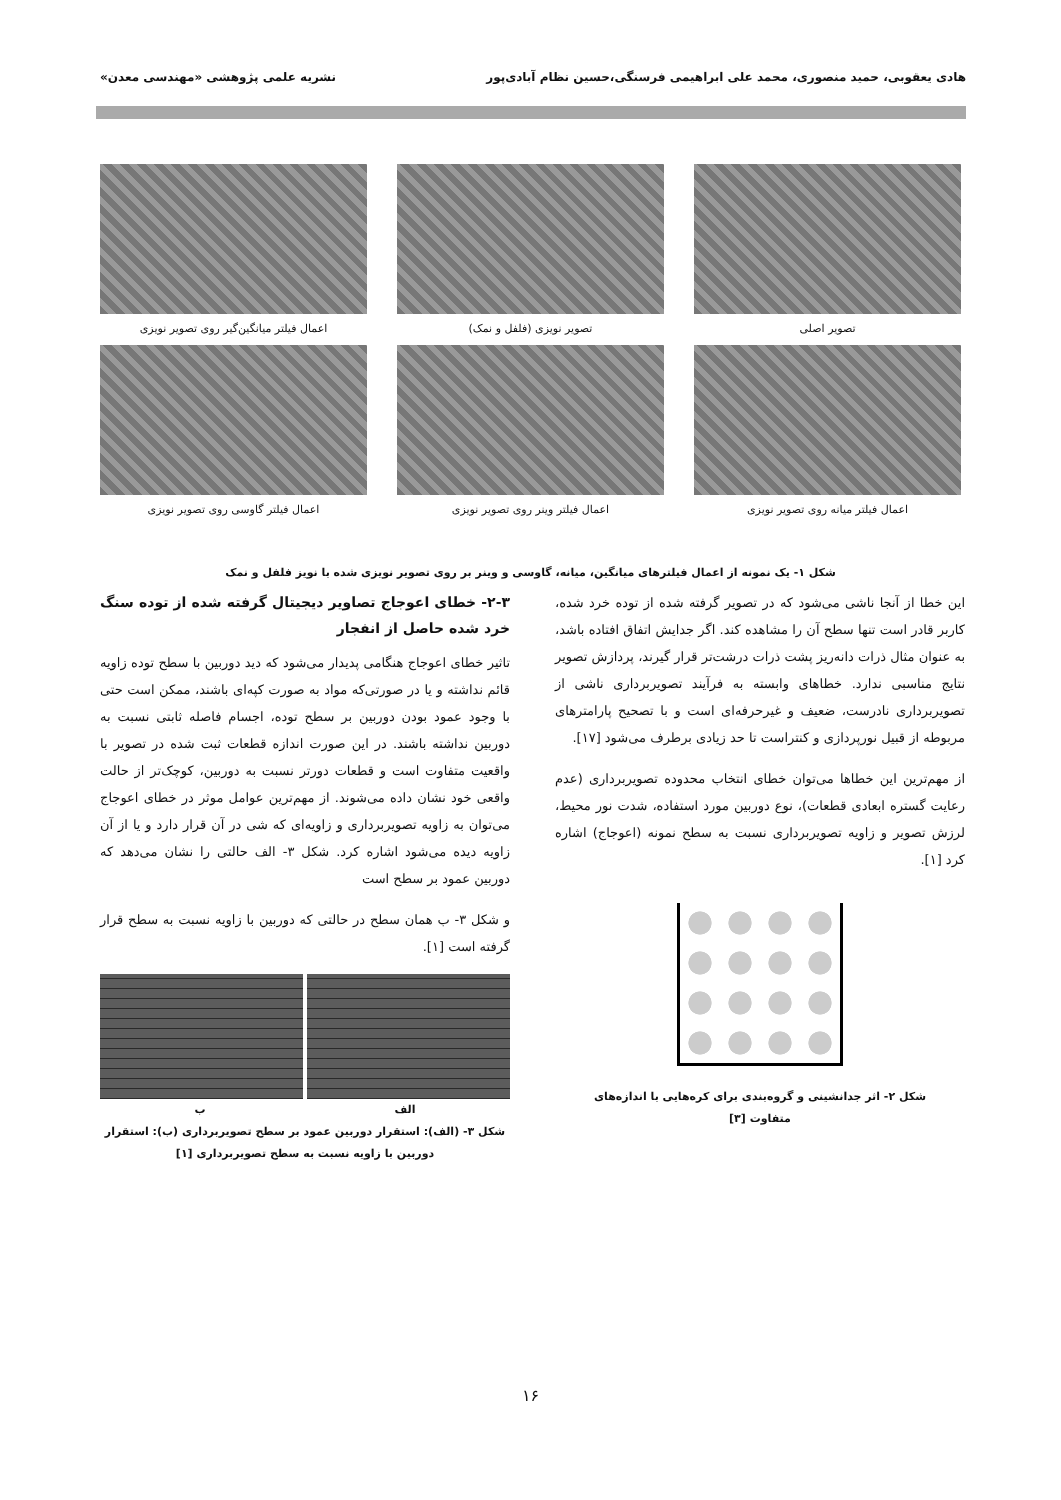هادی یعقوبی، حمید منصوری، محمد علی ابراهیمی فرسنگی،حسین نظام آبادی‌پور نشریه علمی پژوهشی «مهندسی معدن»
تصویر اصلی
تصویر نویزی (فلفل و نمک)
اعمال فیلتر میانگین‌گیر روی تصویر نویزی
اعمال فیلتر میانه روی تصویر نویزی
اعمال فیلتر وینر روی تصویر نویزی
اعمال فیلتر گاوسی روی تصویر نویزی
شکل ۱- یک نمونه از اعمال فیلترهای میانگین، میانه، گاوسی و وینر بر روی تصویر نویزی شده با نویز فلفل و نمک
این خطا از آنجا ناشی می‌شود که در تصویر گرفته شده از توده خرد شده، کاربر قادر است تنها سطح آن را مشاهده کند. اگر جدایش اتفاق افتاده باشد، به عنوان مثال ذرات دانه‌ریز پشت ذرات درشت‌تر قرار گیرند، پردازش تصویر نتایج مناسبی ندارد. خطاهای وابسته به فرآیند تصویربرداری ناشی از تصویربرداری نادرست، ضعیف و غیرحرفه‌ای است و با تصحیح پارامترهای مربوطه از قبیل نورپردازی و کنتراست تا حد زیادی برطرف می‌شود [۱۷].
از مهم‌ترین این خطاها می‌توان خطای انتخاب محدوده تصویربرداری (عدم رعایت گستره ابعادی قطعات)، نوع دوربین مورد استفاده، شدت نور محیط، لرزش تصویر و زاویه تصویربرداری نسبت به سطح نمونه (اعوجاج) اشاره کرد [۱].
شکل ۲- اثر جدانشینی و گروه‌بندی برای کره‌هایی با اندازه‌های
متفاوت [۳]
۲-۳- خطای اعوجاج تصاویر دیجیتال گرفته شده از توده سنگ خرد شده حاصل از انفجار
تاثیر خطای اعوجاج هنگامی پدیدار می‌شود که دید دوربین با سطح توده زاویه قائم نداشته و یا در صورتی‌که مواد به صورت کپه‌ای باشند، ممکن است حتی با وجود عمود بودن دوربین بر سطح توده، اجسام فاصله ثابتی نسبت به دوربین نداشته باشند. در این صورت اندازه قطعات ثبت شده در تصویر با واقعیت متفاوت است و قطعات دورتر نسبت به دوربین، کوچک‌تر از حالت واقعی خود نشان داده می‌شوند. از مهم‌ترین عوامل موثر در خطای اعوجاج می‌توان به زاویه تصویربرداری و زاویه‌ای که شی در آن قرار دارد و یا از آن زاویه دیده می‌شود اشاره کرد. شکل ۳- الف حالتی را نشان می‌دهد که دوربین عمود بر سطح است
و شکل ۳- ب همان سطح در حالتی که دوربین با زاویه نسبت به سطح قرار گرفته است [۱].
الف ب
شکل ۳- (الف): استقرار دوربین عمود بر سطح تصویربرداری (ب): استقرار دوربین با زاویه نسبت به سطح تصویربرداری [۱]
۱۶